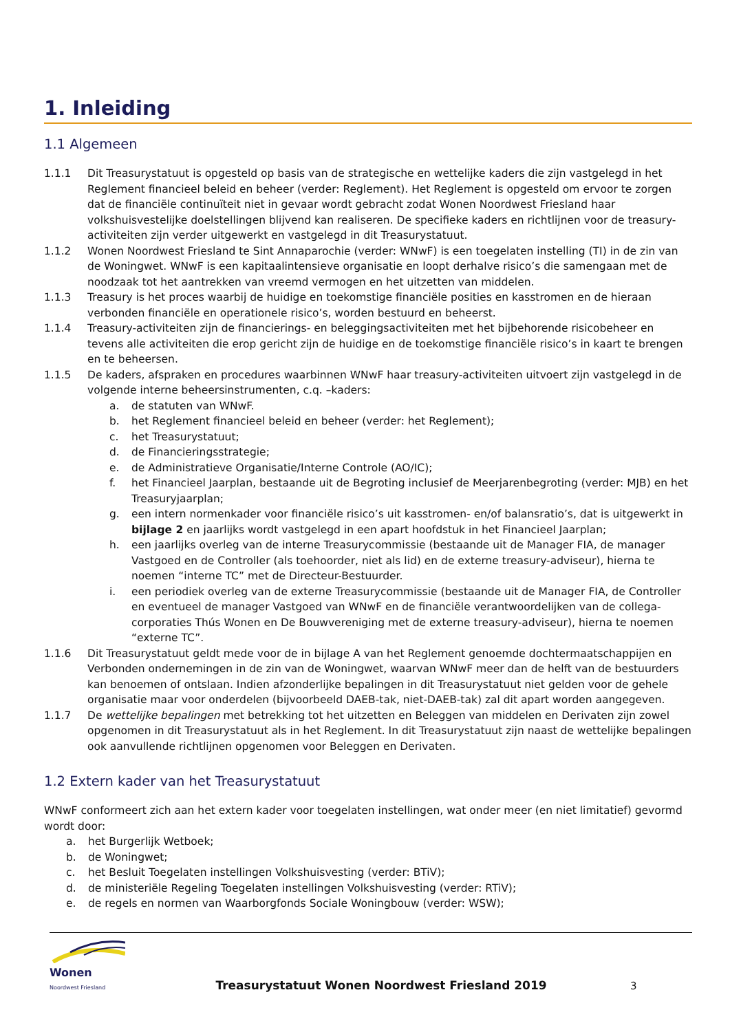1. Inleiding
1.1 Algemeen
1.1.1 Dit Treasurystatuut is opgesteld op basis van de strategische en wettelijke kaders die zijn vastgelegd in het Reglement financieel beleid en beheer (verder: Reglement). Het Reglement is opgesteld om ervoor te zorgen dat de financiële continuïteit niet in gevaar wordt gebracht zodat Wonen Noordwest Friesland haar volkshuisvestelijke doelstellingen blijvend kan realiseren. De specifieke kaders en richtlijnen voor de treasury-activiteiten zijn verder uitgewerkt en vastgelegd in dit Treasurystatuut.
1.1.2 Wonen Noordwest Friesland te Sint Annaparochie (verder: WNwF) is een toegelaten instelling (TI) in de zin van de Woningwet. WNwF is een kapitaalintensieve organisatie en loopt derhalve risico’s die samengaan met de noodzaak tot het aantrekken van vreemd vermogen en het uitzetten van middelen.
1.1.3 Treasury is het proces waarbij de huidige en toekomstige financiële posities en kasstromen en de hieraan verbonden financiële en operationele risico’s, worden bestuurd en beheerst.
1.1.4 Treasury-activiteiten zijn de financierings- en beleggingsactiviteiten met het bijbehorende risicobeheer en tevens alle activiteiten die erop gericht zijn de huidige en de toekomstige financiële risico’s in kaart te brengen en te beheersen.
1.1.5 De kaders, afspraken en procedures waarbinnen WNwF haar treasury-activiteiten uitvoert zijn vastgelegd in de volgende interne beheersinstrumenten, c.q. –kaders:
a. de statuten van WNwF.
b. het Reglement financieel beleid en beheer (verder: het Reglement);
c. het Treasurystatuut;
d. de Financieringsstrategie;
e. de Administratieve Organisatie/Interne Controle (AO/IC);
f. het Financieel Jaarplan, bestaande uit de Begroting inclusief de Meerjarenbegroting (verder: MJB) en het Treasuryjaarplan;
g. een intern normenkader voor financiële risico’s uit kasstromen- en/of balansratio’s, dat is uitgewerkt in bijlage 2 en jaarlijks wordt vastgelegd in een apart hoofdstuk in het Financieel Jaarplan;
h. een jaarlijks overleg van de interne Treasurycommissie (bestaande uit de Manager FIA, de manager Vastgoed en de Controller (als toehoorder, niet als lid) en de externe treasury-adviseur), hierna te noemen “interne TC” met de Directeur-Bestuurder.
i. een periodiek overleg van de externe Treasurycommissie (bestaande uit de Manager FIA, de Controller en eventueel de manager Vastgoed van WNwF en de financiële verantwoordelijken van de collega-corporaties Thús Wonen en De Bouwvereniging met de externe treasury-adviseur), hierna te noemen “externe TC”.
1.1.6 Dit Treasurystatuut geldt mede voor de in bijlage A van het Reglement genoemde dochtermaatschappijen en Verbonden ondernemingen in de zin van de Woningwet, waarvan WNwF meer dan de helft van de bestuurders kan benoemen of ontslaan. Indien afzonderlijke bepalingen in dit Treasurystatuut niet gelden voor de gehele organisatie maar voor onderdelen (bijvoorbeeld DAEB-tak, niet-DAEB-tak) zal dit apart worden aangegeven.
1.1.7 De wettelijke bepalingen met betrekking tot het uitzetten en Beleggen van middelen en Derivaten zijn zowel opgenomen in dit Treasurystatuut als in het Reglement. In dit Treasurystatuut zijn naast de wettelijke bepalingen ook aanvullende richtlijnen opgenomen voor Beleggen en Derivaten.
1.2 Extern kader van het Treasurystatuut
WNwF conformeert zich aan het extern kader voor toegelaten instellingen, wat onder meer (en niet limitatief) gevormd wordt door:
a. het Burgerlijk Wetboek;
b. de Woningwet;
c. het Besluit Toegelaten instellingen Volkshuisvesting (verder: BTiV);
d. de ministeriële Regeling Toegelaten instellingen Volkshuisvesting (verder: RTiV);
e. de regels en normen van Waarborgfonds Sociale Woningbouw (verder: WSW);
Wonen
Noordwest Friesland
Treasurystatuut Wonen Noordwest Friesland 2019
3